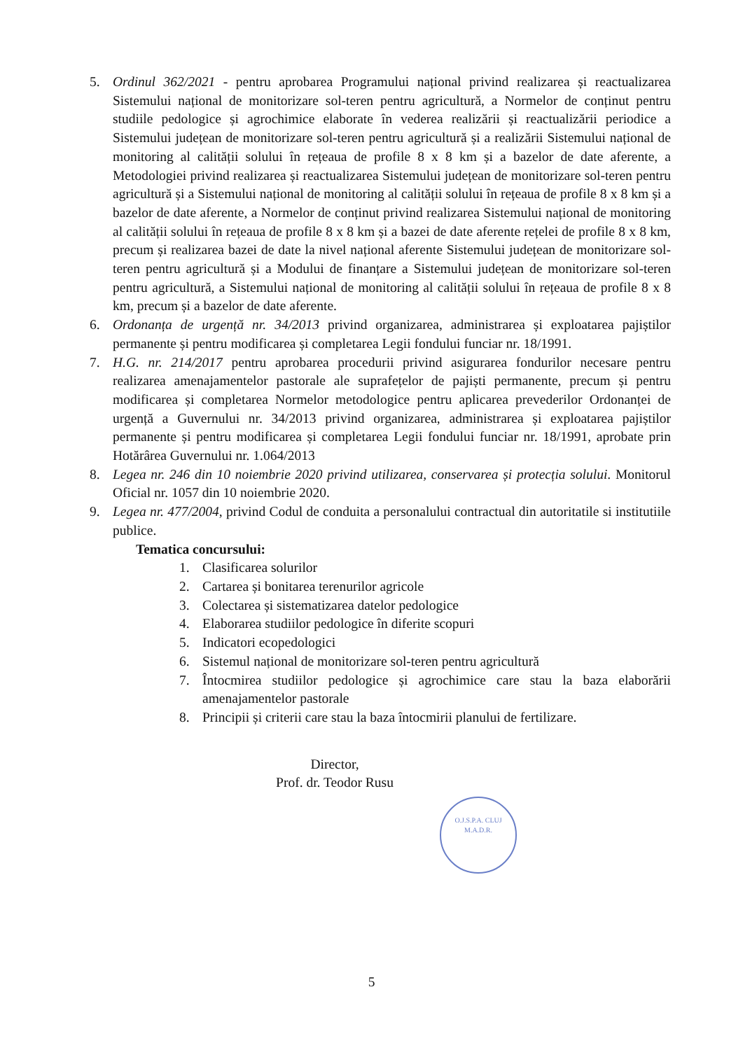5. Ordinul 362/2021 - pentru aprobarea Programului național privind realizarea și reactualizarea Sistemului național de monitorizare sol-teren pentru agricultură, a Normelor de conținut pentru studiile pedologice și agrochimice elaborate în vederea realizării și reactualizării periodice a Sistemului județean de monitorizare sol-teren pentru agricultură și a realizării Sistemului național de monitoring al calității solului în rețeaua de profile 8 x 8 km și a bazelor de date aferente, a Metodologiei privind realizarea și reactualizarea Sistemului județean de monitorizare sol-teren pentru agricultură și a Sistemului național de monitoring al calității solului în rețeaua de profile 8 x 8 km și a bazelor de date aferente, a Normelor de conținut privind realizarea Sistemului național de monitoring al calității solului în rețeaua de profile 8 x 8 km și a bazei de date aferente rețelei de profile 8 x 8 km, precum și realizarea bazei de date la nivel național aferente Sistemului județean de monitorizare sol-teren pentru agricultură și a Modului de finanțare a Sistemului județean de monitorizare sol-teren pentru agricultură, a Sistemului național de monitoring al calității solului în rețeaua de profile 8 x 8 km, precum și a bazelor de date aferente.
6. Ordonanța de urgență nr. 34/2013 privind organizarea, administrarea și exploatarea pajiștilor permanente și pentru modificarea și completarea Legii fondului funciar nr. 18/1991.
7. H.G. nr. 214/2017 pentru aprobarea procedurii privind asigurarea fondurilor necesare pentru realizarea amenajamentelor pastorale ale suprafețelor de pajiști permanente, precum și pentru modificarea și completarea Normelor metodologice pentru aplicarea prevederilor Ordonanței de urgență a Guvernului nr. 34/2013 privind organizarea, administrarea și exploatarea pajiștilor permanente și pentru modificarea și completarea Legii fondului funciar nr. 18/1991, aprobate prin Hotărârea Guvernului nr. 1.064/2013
8. Legea nr. 246 din 10 noiembrie 2020 privind utilizarea, conservarea și protecția solului. Monitorul Oficial nr. 1057 din 10 noiembrie 2020.
9. Legea nr. 477/2004, privind Codul de conduita a personalului contractual din autoritatile si institutiile publice.
Tematica concursului:
1. Clasificarea solurilor
2. Cartarea și bonitarea terenurilor agricole
3. Colectarea și sistematizarea datelor pedologice
4. Elaborarea studiilor pedologice în diferite scopuri
5. Indicatori ecopedologici
6. Sistemul național de monitorizare sol-teren pentru agricultură
7. Întocmirea studiilor pedologice și agrochimice care stau la baza elaborării amenajamentelor pastorale
8. Principii și criterii care stau la baza întocmirii planului de fertilizare.
Director,
Prof. dr. Teodor Rusu
O.J.S.P.A. CLUJ
M.A.D.R.
5